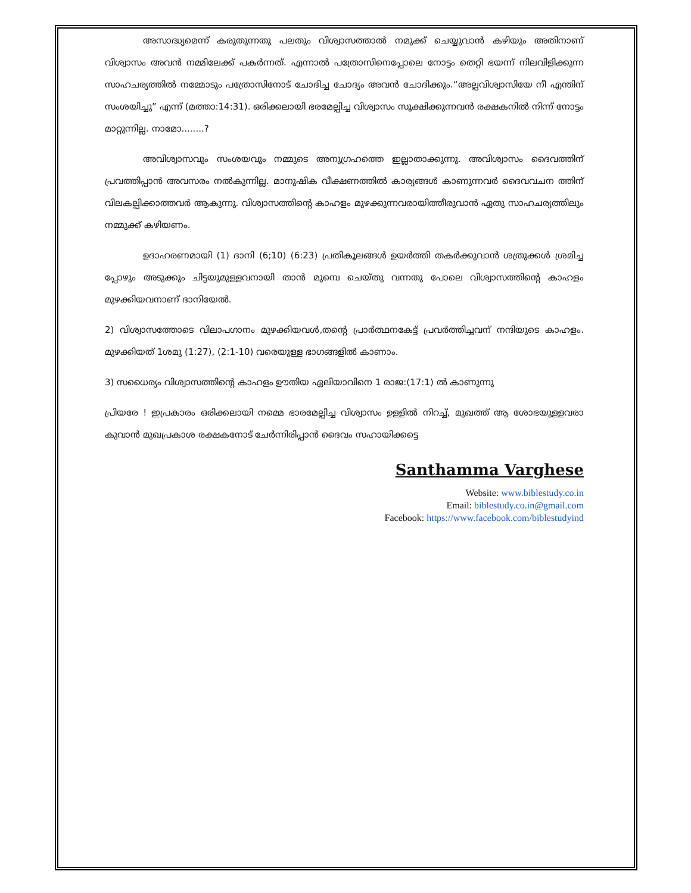അസാദ്ധ്യമെന്ന് കരുതുന്നതു പലതും വിശ്വാസത്താൽ നമുക്ക് ചെയ്യുവാൻ കഴിയും അതിനാണ് വിശ്വാസം അവൻ നമ്മിലേക്ക് പകർന്നത്. എന്നാൽ പത്രോസിനെപ്പോലെ നോട്ടം തെറ്റി ഭയന്ന് നിലവിളിക്കുന്ന സാഹചര്യത്തിൽ നമ്മോടും പത്രോസിനോട് ചോദിച്ച ചോദ്യം അവൻ ചോദിക്കും.“അല്പവിശ്വാസിയേ നീ എന്തിന് സംശയിച്ചു” എന്ന് (മത്താ:14:31). ഒരിക്കലായി ഭരമേല്പിച്ച വിശ്വാസം സൂക്ഷിക്കുന്നവൻ രക്ഷകനിൽ നിന്ന് നോട്ടം മാറ്റുന്നില്ല. നാമോ........?
അവിശ്വാസവും സംശയവും നമ്മുടെ അനുഗ്രഹത്തെ ഇല്ലാതാക്കുന്നു. അവിശ്വാസം ദൈവത്തിന് പ്രവത്തിപ്പാൻ അവസരം നൽകുന്നില്ല. മാനുഷിക വീക്ഷണത്തിൽ കാര്യങ്ങൾ കാണുന്നവർ ദൈവവചന ത്തിന് വിലകല്പിക്കാത്തവർ ആകുന്നു. വിശ്വാസത്തിന്റെ കാഹളം മുഴക്കുന്നവരായിത്തീരുവാൻ ഏതു സാഹചര്യത്തിലും നമ്മുക്ക് കഴിയണം.
ഉദാഹരണമായി (1) ദാനി (6;10) (6:23) പ്രതികൂലങ്ങൾ ഉയർത്തി തകർക്കുവാൻ ശത്രുക്കൾ ശ്രമിച്ച പ്പോഴും അടുക്കും ചിട്ടയുമുള്ളവനായി താൻ മുമ്പെ ചെയ്തു വന്നതു പോലെ വിശ്വാസത്തിന്റെ കാഹളം മുഴക്കിയവനാണ് ദാനിയേൽ.
2) വിശ്വാസത്തോടെ വിലാപഗാനം മുഴക്കിയവൾ,തന്റെ പ്രാർത്ഥനകേട്ട് പ്രവർത്തിച്ചവന് നന്ദിയുടെ കാഹളം. മുഴക്കിയത് 1ശമു (1:27), (2:1-10) വരെയുള്ള ഭാഗങ്ങളിൽ കാണാം.
3) സധൈര്യം വിശ്വാസത്തിന്റെ കാഹളം ഊതിയ ഏലിയാവിനെ 1 രാജ:(17:1) ൽ കാണുന്നു
പ്രിയരേ ! ഇപ്രകാരം ഒരിക്കലായി നമ്മെ ഭാരമേല്പിച്ച വിശ്വാസം ഉള്ളിൽ നിറച്ച്, മുഖത്ത് ആ ശോഭയുള്ളവരാ കുവാൻ മുഖപ്രകാശ രക്ഷകനോട് ചേർന്നിരിപ്പാൻ ദൈവം സഹായിക്കട്ടെ
Santhamma Varghese
Website: www.biblestudy.co.in
Email: biblestudy.co.in@gmail.com
Facebook: https://www.facebook.com/biblestudyind